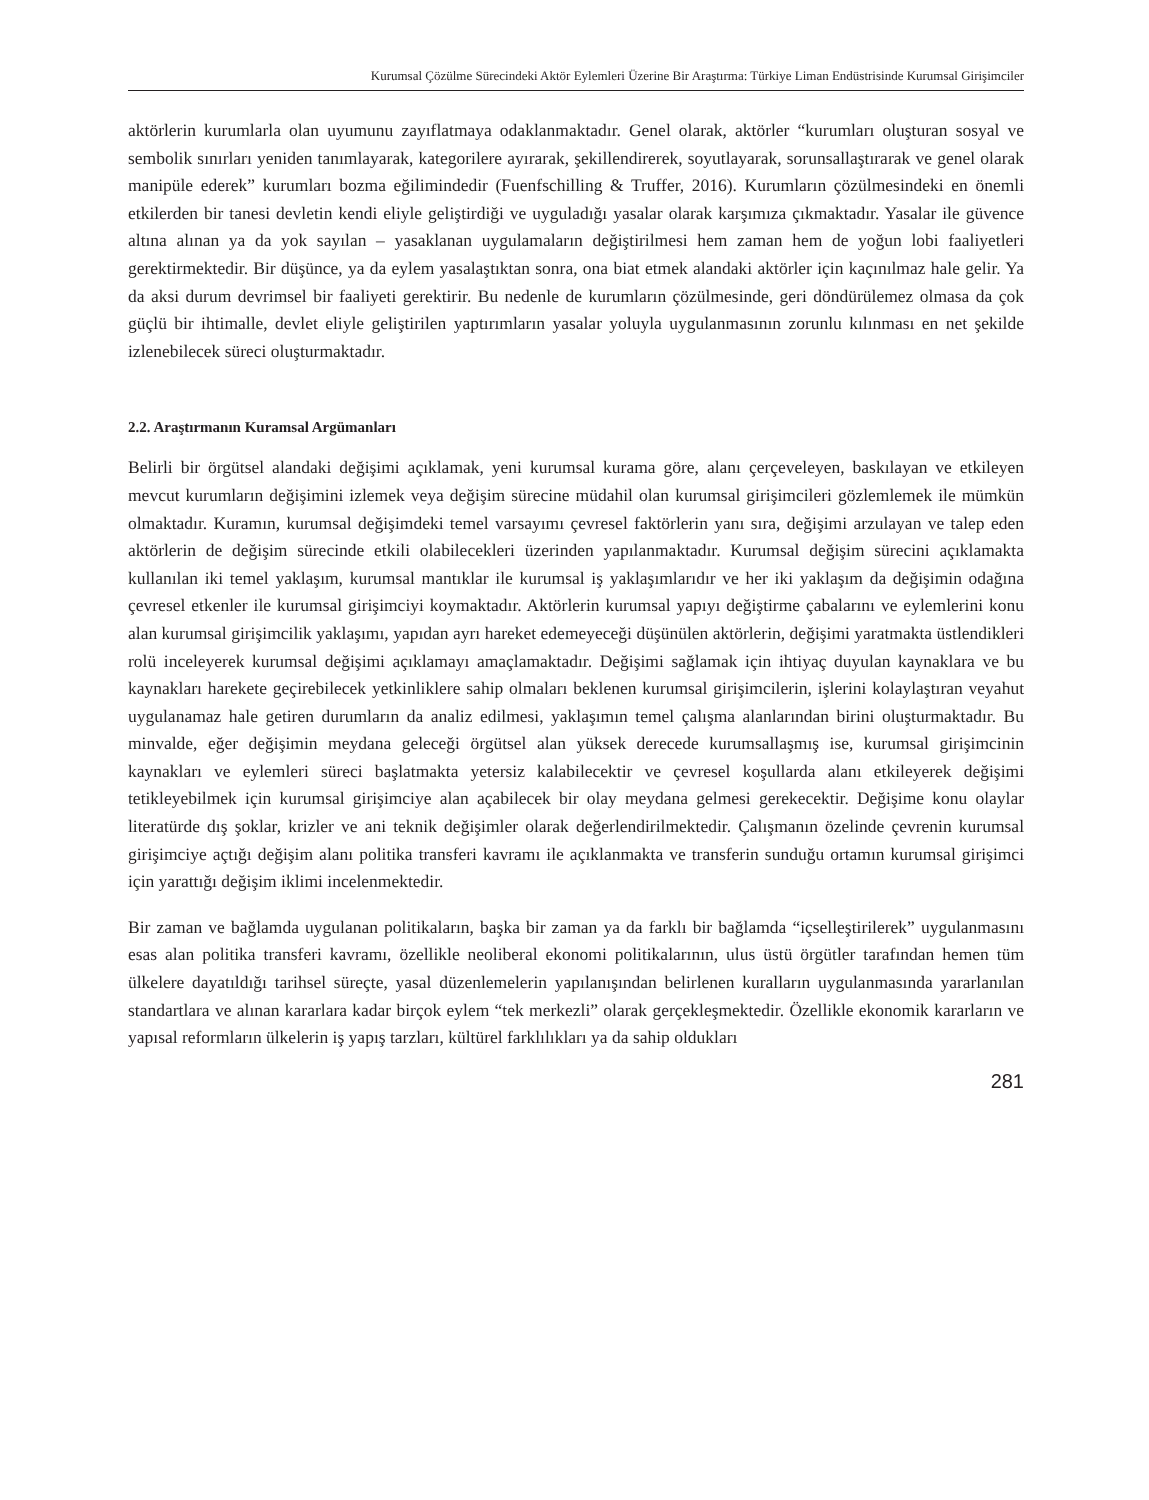Kurumsal Çözülme Sürecindeki Aktör Eylemleri Üzerine Bir Araştırma: Türkiye Liman Endüstrisinde Kurumsal Girişimciler
aktörlerin kurumlarla olan uyumunu zayıflatmaya odaklanmaktadır. Genel olarak, aktörler “kurumları oluşturan sosyal ve sembolik sınırları yeniden tanımlayarak, kategorilere ayırarak, şekillendirerek, soyutlayarak, sorunsallaştırarak ve genel olarak manipüle ederek” kurumları bozma eğilimindedir (Fuenfschilling & Truffer, 2016). Kurumların çözülmesindeki en önemli etkilerden bir tanesi devletin kendi eliyle geliştirdiği ve uyguladığı yasalar olarak karşımıza çıkmaktadır. Yasalar ile güvence altına alınan ya da yok sayılan – yasaklanan uygulamaların değiştirilmesi hem zaman hem de yoğun lobi faaliyetleri gerektirmektedir. Bir düşünce, ya da eylem yasalaştıktan sonra, ona biat etmek alandaki aktörler için kaçınılmaz hale gelir. Ya da aksi durum devrimsel bir faaliyeti gerektirir. Bu nedenle de kurumların çözülmesinde, geri döndürülemez olmasa da çok güçlü bir ihtimalle, devlet eliyle geliştirilen yaptırımların yasalar yoluyla uygulanmasının zorunlu kılınması en net şekilde izlenebilecek süreci oluşturmaktadır.
2.2. Araştırmanın Kuramsal Argümanları
Belirli bir örgütsel alandaki değişimi açıklamak, yeni kurumsal kurama göre, alanı çerçeveleyen, baskılayan ve etkileyen mevcut kurumların değişimini izlemek veya değişim sürecine müdahil olan kurumsal girişimcileri gözlemlemek ile mümkün olmaktadır. Kuramın, kurumsal değişimdeki temel varsayımı çevresel faktörlerin yanı sıra, değişimi arzulayan ve talep eden aktörlerin de değişim sürecinde etkili olabilecekleri üzerinden yapılanmaktadır. Kurumsal değişim sürecini açıklamakta kullanılan iki temel yaklaşım, kurumsal mantıklar ile kurumsal iş yaklaşımlarıdır ve her iki yaklaşım da değişimin odağına çevresel etkenler ile kurumsal girişimciyi koymaktadır. Aktörlerin kurumsal yapıyı değiştirme çabalarını ve eylemlerini konu alan kurumsal girişimcilik yaklaşımı, yapıdan ayrı hareket edemeyeceği düşünülen aktörlerin, değişimi yaratmakta üstlendikleri rolü inceleyerek kurumsal değişimi açıklamayı amaçlamaktadır. Değişimi sağlamak için ihtiyaç duyulan kaynaklara ve bu kaynakları harekete geçirebilecek yetkinliklere sahip olmaları beklenen kurumsal girişimcilerin, işlerini kolaylaştıran veyahut uygulanamaz hale getiren durumların da analiz edilmesi, yaklaşımın temel çalışma alanlarından birini oluşturmaktadır. Bu minvalde, eğer değişimin meydana geleceği örgütsel alan yüksek derecede kurumsallaşmış ise, kurumsal girişimcinin kaynakları ve eylemleri süreci başlatmakta yetersiz kalabilecektir ve çevresel koşullarda alanı etkileyerek değişimi tetikleyebilmek için kurumsal girişimciye alan açabilecek bir olay meydana gelmesi gerekecektir. Değişime konu olaylar literatürde dış şoklar, krizler ve ani teknik değişimler olarak değerlendirilmektedir. Çalışmanın özelinde çevrenin kurumsal girişimciye açtığı değişim alanı politika transferi kavramı ile açıklanmakta ve transferin sunduğu ortamın kurumsal girişimci için yarattığı değişim iklimi incelenmektedir.
Bir zaman ve bağlamda uygulanan politikaların, başka bir zaman ya da farklı bir bağlamda “içselleştirilerek” uygulanmasını esas alan politika transferi kavramı, özellikle neoliberal ekonomi politikalarının, ulus üstü örgütler tarafından hemen tüm ülkelere dayatıldığı tarihsel süreçte, yasal düzenlemelerin yapılanışından belirlenen kuralların uygulanmasında yararlanılan standartlara ve alınan kararlara kadar birçok eylem “tek merkezli” olarak gerçekleşmektedir. Özellikle ekonomik kararların ve yapısal reformların ülkelerin iş yapış tarzları, kültürel farklılıkları ya da sahip oldukları
281